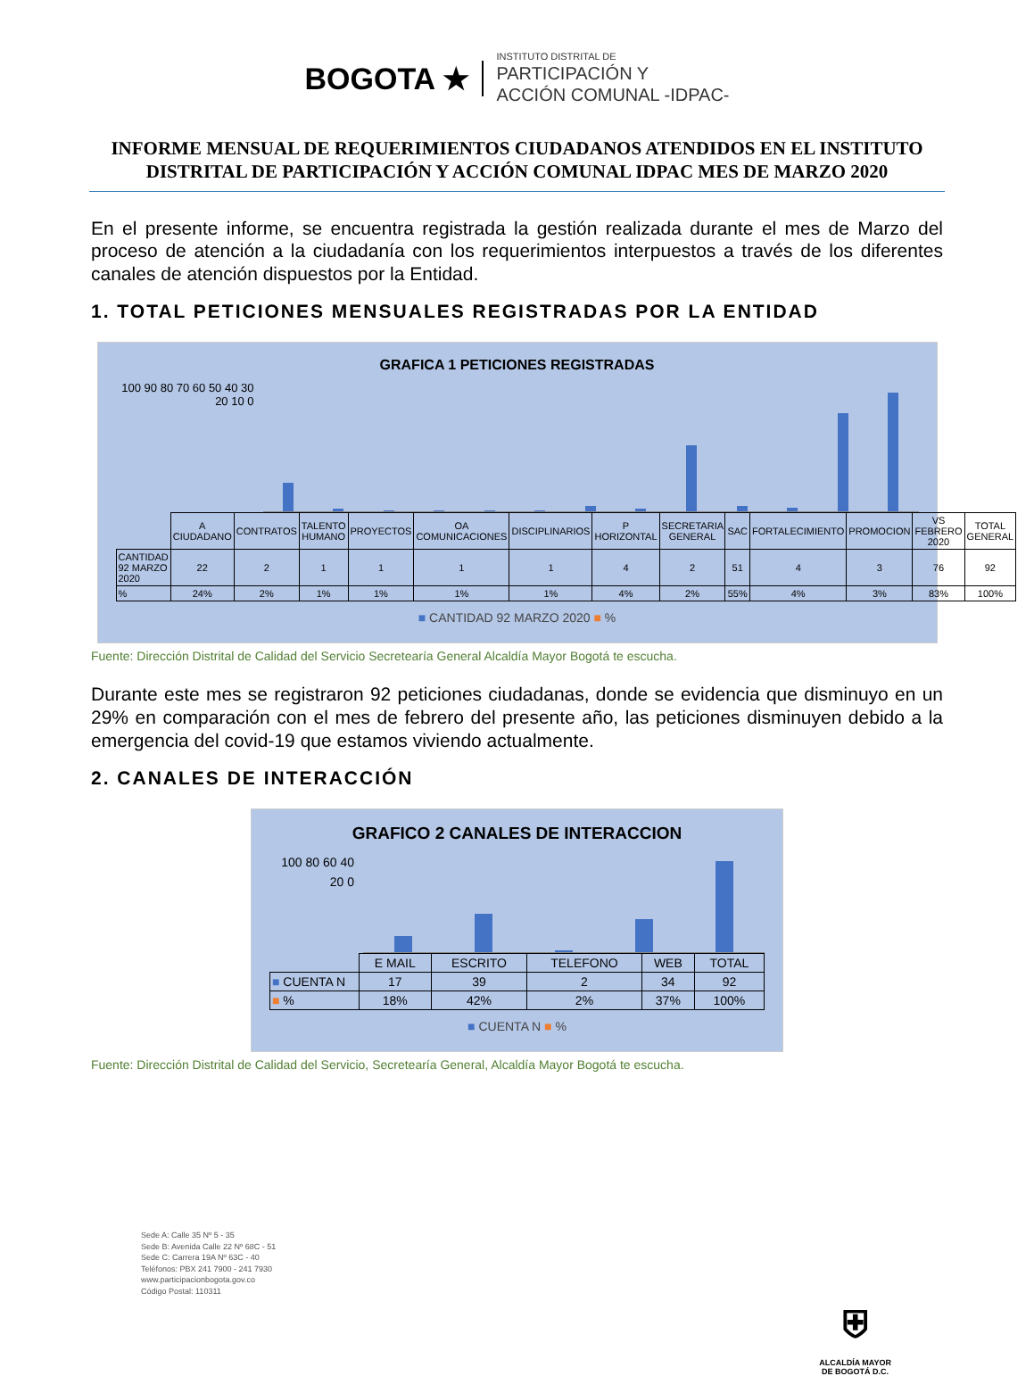BOGOTA ★
INSTITUTO DISTRITAL DE
PARTICIPACIÓN Y
ACCIÓN COMUNAL -IDPAC-
INFORME MENSUAL DE REQUERIMIENTOS CIUDADANOS ATENDIDOS EN EL INSTITUTO DISTRITAL DE PARTICIPACIÓN Y ACCIÓN COMUNAL IDPAC MES DE MARZO 2020
En el presente informe, se encuentra registrada la gestión realizada durante el mes de Marzo del proceso de atención a la ciudadanía con los requerimientos interpuestos a través de los diferentes canales de atención dispuestos por la Entidad.
1. TOTAL PETICIONES MENSUALES REGISTRADAS POR LA ENTIDAD
GRAFICA 1 PETICIONES REGISTRADAS
100 90 80 70 60 50 40 30 20 10 0
| | A CIUDADANO | CONTRATOS | TALENTO HUMANO | PROYECTOS | OA COMUNICACIONES | DISCIPLINARIOS | P HORIZONTAL | SECRETARIA GENERAL | SAC | FORTALECIMIENTO | PROMOCION | VS FEBRERO 2020 | TOTAL GENERAL |
| --- | --- | --- | --- | --- | --- | --- | --- | --- | --- | --- | --- | --- | --- |
| CANTIDAD 92 MARZO 2020 | 22 | 2 | 1 | 1 | 1 | 1 | 4 | 2 | 51 | 4 | 3 | 76 | 92 |
| % | 24% | 2% | 1% | 1% | 1% | 1% | 4% | 2% | 55% | 4% | 3% | 83% | 100% |
■ CANTIDAD 92 MARZO 2020 ■ %
Fuente: Dirección Distrital de Calidad del Servicio Secretearía General Alcaldía Mayor Bogotá te escucha.
Durante este mes se registraron 92 peticiones ciudadanas, donde se evidencia que disminuyo en un 29% en comparación con el mes de febrero del presente año, las peticiones disminuyen debido a la emergencia del covid-19 que estamos viviendo actualmente.
2. CANALES DE INTERACCIÓN
GRAFICO 2 CANALES DE INTERACCION
100 80 60 40 20 0
| | E MAIL | ESCRITO | TELEFONO | WEB | TOTAL |
| --- | --- | --- | --- | --- | --- |
| ■ CUENTA N | 17 | 39 | 2 | 34 | 92 |
| ■ % | 18% | 42% | 2% | 37% | 100% |
■ CUENTA N ■ %
Fuente: Dirección Distrital de Calidad del Servicio, Secretearía General, Alcaldía Mayor Bogotá te escucha.
Sede A: Calle 35 Nº 5 - 35
Sede B: Avenida Calle 22 Nº 68C - 51
Sede C: Carrera 19A Nº 63C - 40
Teléfonos: PBX 241 7900 - 241 7930
www.participacionbogota.gov.co
Código Postal: 110311
⛨
ALCALDÍA MAYOR
DE BOGOTÁ D.C.